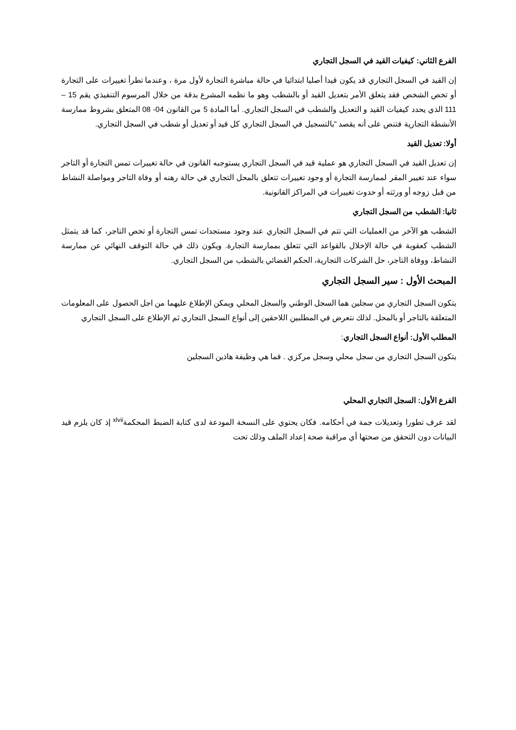الفرع الثاني: كيفيات القيد في السجل التجاري
إن القيد في السجل التجاري قد يكون قيدا أصليا ابتدائيا في حالة مباشرة التجارة لأول مرة ، وعندما تطرأ تغييرات على التجارة أو تخص الشخص فقد يتعلق الأمر بتعديل القيد أو بالشطب وهو ما نظمه المشرع بدقة من خلال المرسوم التنفيذي يقم 15 – 111 الذي يحدد كيفيات القيد و التعديل والشطب في السجل التجاري. أما المادة 5 من القانون 04- 08 المتعلق بشروط ممارسة الأنشطة التجارية فتنص على أنه يقصد "بالتسجيل في السجل التجاري كل قيد أو تعديل أو شطب في السجل التجاري.
أولا: تعديل القيد
إن تعديل القيد في السجل التجاري هو عملية قيد في السجل التجاري يستوجبه القانون في حالة تغييرات تمس التجارة أو التاجر سواء عند تغيير المقر لممارسة التجارة أو وجود تغييرات تتعلق بالمحل التجاري في حالة رهنه أو وفاة التاجر ومواصلة النشاط من قبل زوجه أو ورثته أو حدوث تغييرات في المراكز القانونية.
ثانيا: الشطب من السجل التجاري
الشطب هو الآخر من العمليات التي تتم في السجل التجاري عند وجود مستجدات تمس التجارة أو تخص التاجر، كما قد يتمثل الشطب كعقوبة في حالة الإخلال بالقواعد التي تتعلق بممارسة التجارة. ويكون ذلك في حالة التوقف النهائي عن ممارسة النشاط، ووفاة التاجر، حل الشركات التجارية، الحكم القضائي بالشطب من السجل التجاري.
المبحث الأول : سير السجل التجاري
يتكون السجل التجاري من سجلين هما السجل الوطني والسجل المحلي ويمكن الإطلاع عليهما من اجل الحصول على المعلومات المتعلقة بالتاجر أو بالمحل. لذلك نتعرض في المطلبين اللاحقين إلى أنواع السجل التجاري ثم الإطلاع على السجل التجاري
المطلب الأول: أنواع السجل التجاري:
يتكون السجل التجاري من سجل محلي وسجل مركزي . فما هي وظيفة هاذين السجلين
الفرع الأول: السجل التجاري المحلي
لقد عرف تطورا وتعديلات جمة في أحكامه. فكان يحتوي على النسخة المودعة لدى كتابة الضبط المحكمة<sup>xlvii</sup> إذ كان يلزم قيد البيانات دون التحقق من صحتها أي مراقبة صحة إعداد الملف وذلك تحت